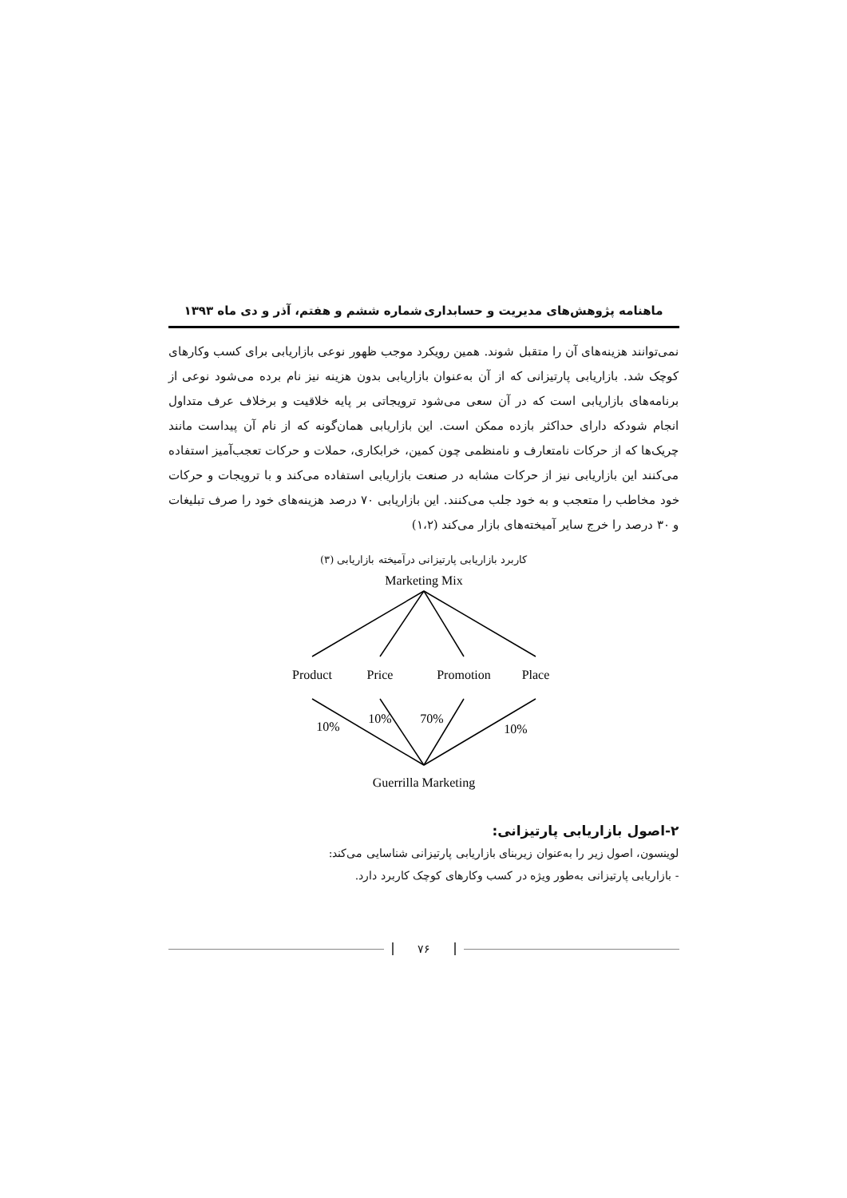ماهنامه پژوهش‌های مدیریت و حسابداری شماره ششم و هفتم، آذر و دی ماه ۱۳۹۳
نمی‌توانند هزینه‌های آن را متقبل شوند. همین رویکرد موجب ظهور نوعی بازاریابی برای کسب وکارهای کوچک شد. بازاریابی پارتیزانی که از آن به‌عنوان بازاریابی بدون هزینه نیز نام برده می‌شود نوعی از برنامه‌های بازاریابی است که در آن سعی می‌شود ترویجاتی بر پایه خلاقیت و برخلاف عرف متداول انجام شودکه دارای حداکثر بازده ممکن است. این بازاریابی همان‌گونه که از نام آن پیداست مانند چریک‌ها که از حرکات نامتعارف و نامنظمی چون کمین، خرابکاری، حملات و حرکات تعجب‌آمیز استفاده می‌کنند این بازاریابی نیز از حرکات مشابه در صنعت بازاریابی استفاده می‌کند و با ترویجات و حرکات خود مخاطب را متعجب و به خود جلب می‌کنند. این بازاریابی ۷۰ درصد هزینه‌های خود را صرف تبلیغات و ۳۰ درصد را خرج سایر آمیخته‌های بازار می‌کند (۱،۲)
کاربرد بازاریابی پارتیزانی درآمیخته بازاریابی (۳)
Marketing Mix
Product
Price
Promotion
Place
10%
10%
70%
10%
Guerrilla Marketing
۲-اصول بازاریابی پارتیزانی:
لوینسون، اصول زیر را به‌عنوان زیربنای بازاریابی پارتیزانی شناسایی می‌کند:
- بازاریابی پارتیزانی به‌طور ویژه در کسب وکارهای کوچک کاربرد دارد.
۷۶